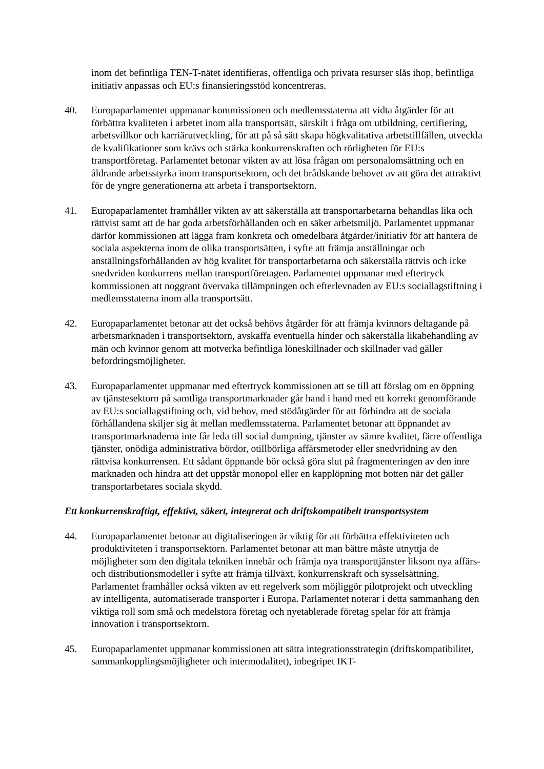inom det befintliga TEN-T-nätet identifieras, offentliga och privata resurser slås ihop, befintliga initiativ anpassas och EU:s finansieringsstöd koncentreras.
40. Europaparlamentet uppmanar kommissionen och medlemsstaterna att vidta åtgärder för att förbättra kvaliteten i arbetet inom alla transportsätt, särskilt i fråga om utbildning, certifiering, arbetsvillkor och karriärutveckling, för att på så sätt skapa högkvalitativa arbetstillfällen, utveckla de kvalifikationer som krävs och stärka konkurrenskraften och rörligheten för EU:s transportföretag. Parlamentet betonar vikten av att lösa frågan om personalomsättning och en åldrande arbetsstyrka inom transportsektorn, och det brådskande behovet av att göra det attraktivt för de yngre generationerna att arbeta i transportsektorn.
41. Europaparlamentet framhåller vikten av att säkerställa att transportarbetarna behandlas lika och rättvist samt att de har goda arbetsförhållanden och en säker arbetsmiljö. Parlamentet uppmanar därför kommissionen att lägga fram konkreta och omedelbara åtgärder/initiativ för att hantera de sociala aspekterna inom de olika transportsätten, i syfte att främja anställningar och anställningsförhållanden av hög kvalitet för transportarbetarna och säkerställa rättvis och icke snedvriden konkurrens mellan transportföretagen. Parlamentet uppmanar med eftertryck kommissionen att noggrant övervaka tillämpningen och efterlevnaden av EU:s sociallagstiftning i medlemsstaterna inom alla transportsätt.
42. Europaparlamentet betonar att det också behövs åtgärder för att främja kvinnors deltagande på arbetsmarknaden i transportsektorn, avskaffa eventuella hinder och säkerställa likabehandling av män och kvinnor genom att motverka befintliga löneskillnader och skillnader vad gäller befordringsmöjligheter.
43. Europaparlamentet uppmanar med eftertryck kommissionen att se till att förslag om en öppning av tjänstesektorn på samtliga transportmarknader går hand i hand med ett korrekt genomförande av EU:s sociallagstiftning och, vid behov, med stödåtgärder för att förhindra att de sociala förhållandena skiljer sig åt mellan medlemsstaterna. Parlamentet betonar att öppnandet av transportmarknaderna inte får leda till social dumpning, tjänster av sämre kvalitet, färre offentliga tjänster, onödiga administrativa bördor, otillbörliga affärsmetoder eller snedvridning av den rättvisa konkurrensen. Ett sådant öppnande bör också göra slut på fragmenteringen av den inre marknaden och hindra att det uppstår monopol eller en kapplöpning mot botten när det gäller transportarbetares sociala skydd.
Ett konkurrenskraftigt, effektivt, säkert, integrerat och driftskompatibelt transportsystem
44. Europaparlamentet betonar att digitaliseringen är viktig för att förbättra effektiviteten och produktiviteten i transportsektorn. Parlamentet betonar att man bättre måste utnyttja de möjligheter som den digitala tekniken innebär och främja nya transporttjänster liksom nya affärs- och distributionsmodeller i syfte att främja tillväxt, konkurrenskraft och sysselsättning. Parlamentet framhåller också vikten av ett regelverk som möjliggör pilotprojekt och utveckling av intelligenta, automatiserade transporter i Europa. Parlamentet noterar i detta sammanhang den viktiga roll som små och medelstora företag och nyetablerade företag spelar för att främja innovation i transportsektorn.
45. Europaparlamentet uppmanar kommissionen att sätta integrationsstrategin (driftskompatibilitet, sammankopplingsmöjligheter och intermodalitet), inbegripet IKT-